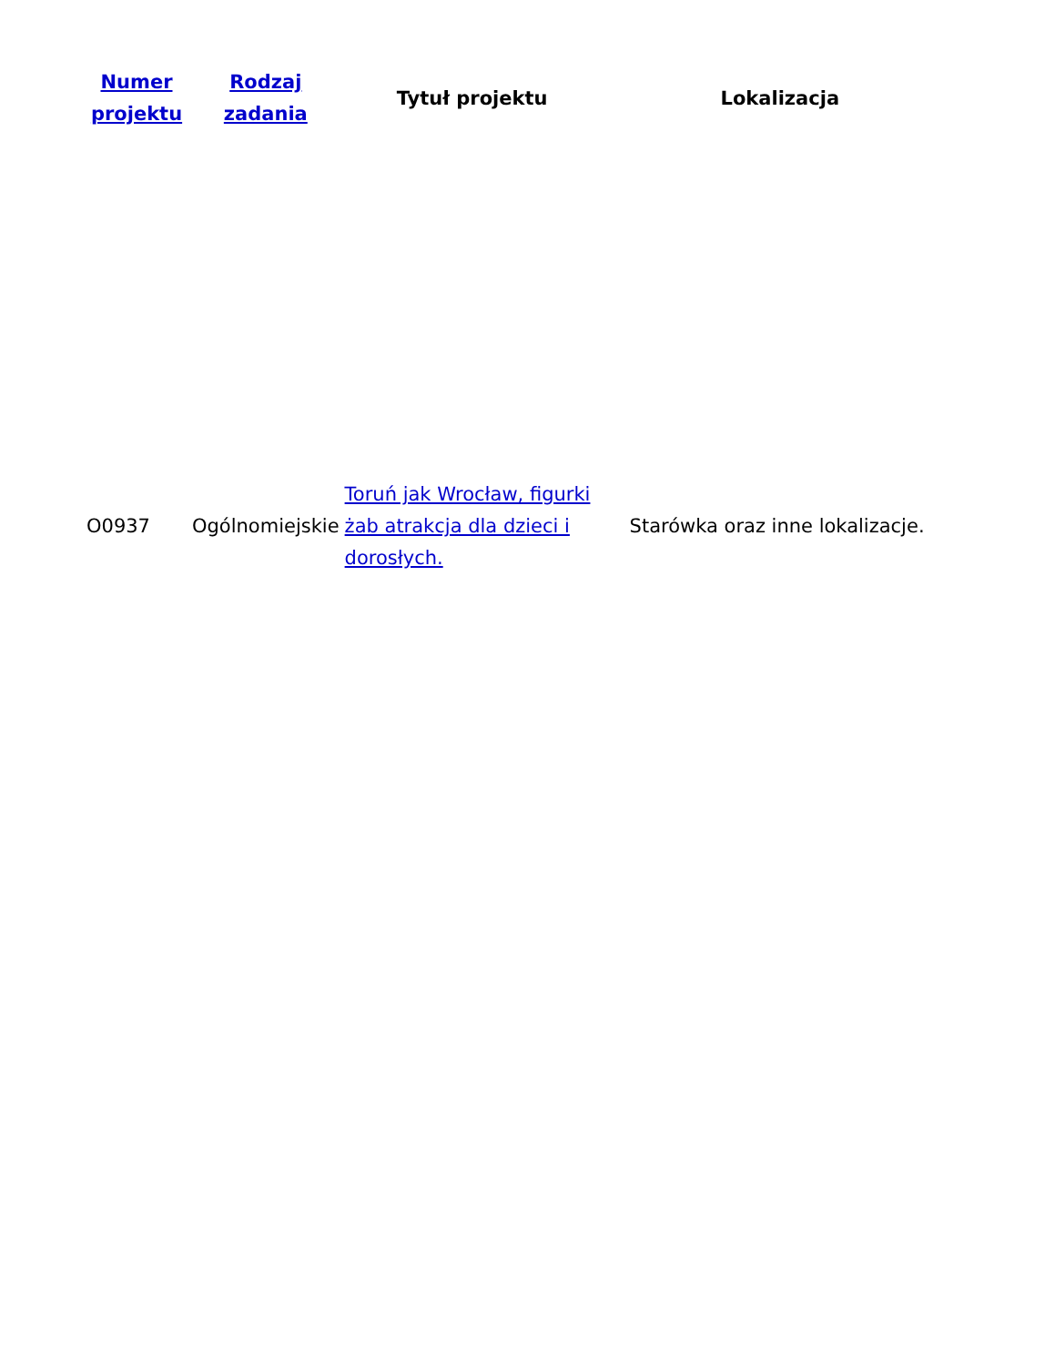| Numer projektu | Rodzaj zadania | Tytuł projektu | Lokalizacja |
| --- | --- | --- | --- |
| O0937 | Ogólnomiejskie | Toruń jak Wrocław, figurki żab atrakcja dla dzieci i dorosłych. | Starówka oraz inne lokalizacje. |